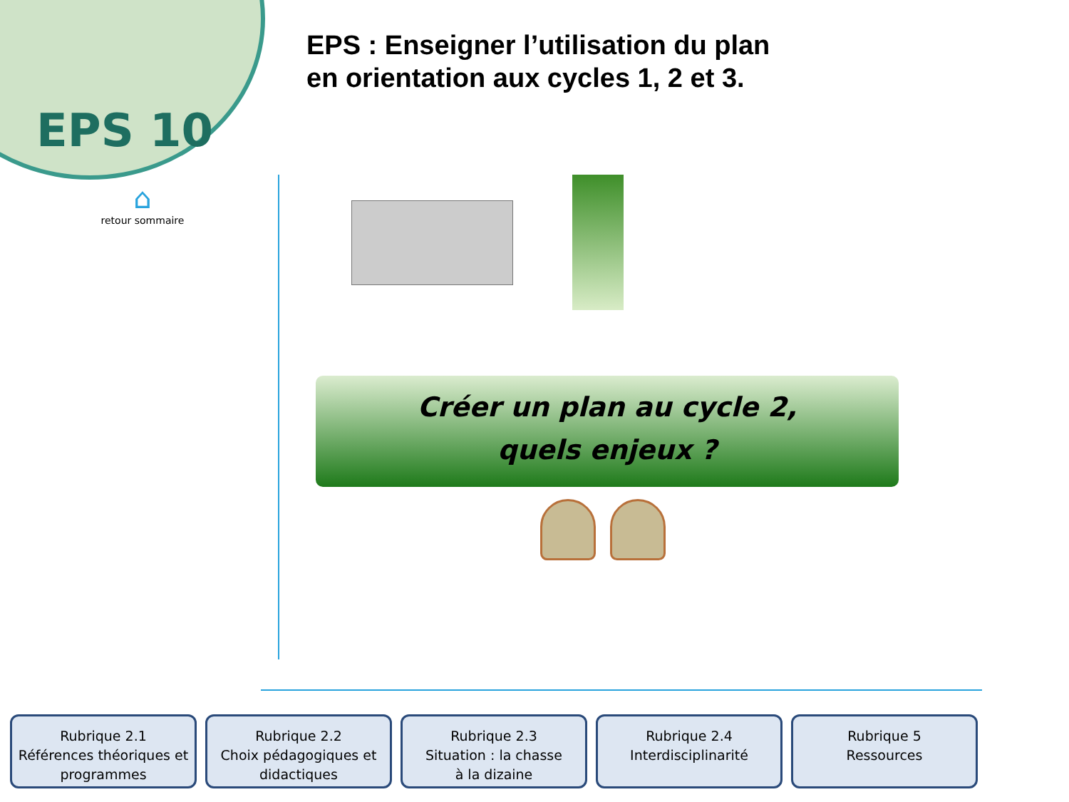EPS 10
EPS : Enseigner l’utilisation du plan
en orientation aux cycles 1, 2 et 3.
⌂
retour sommaire
Créer un plan au cycle 2,
quels enjeux ?
Rubrique 2.1
Références théoriques et programmes
Rubrique 2.2
Choix pédagogiques et didactiques
Rubrique 2.3
Situation : la chasse
à la dizaine
Rubrique 2.4
Interdisciplinarité
Rubrique 5
Ressources